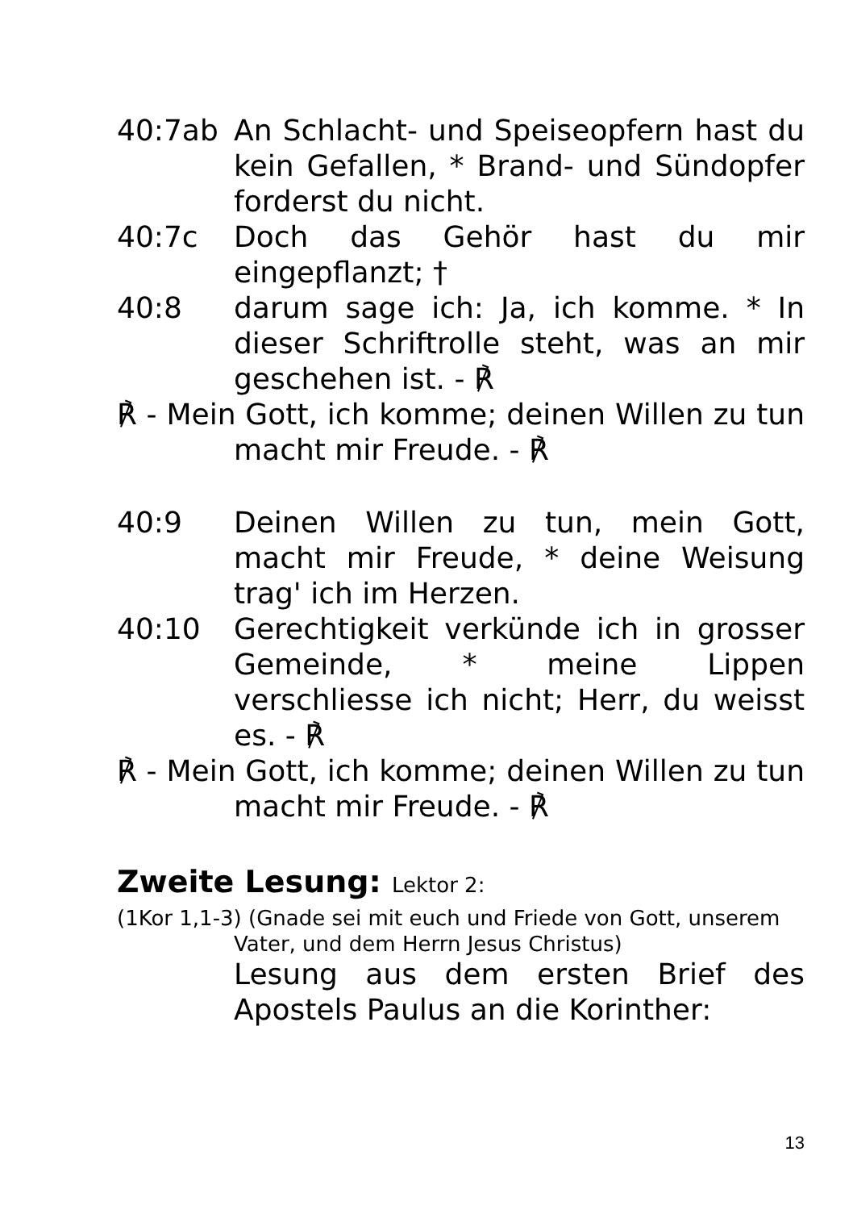40:7ab An Schlacht- und Speiseopfern hast du kein Gefallen, * Brand- und Sündopfer forderst du nicht.
40:7c Doch das Gehör hast du mir eingepflanzt; †
40:8 darum sage ich: Ja, ich komme. * In dieser Schriftrolle steht, was an mir geschehen ist. - ℟
℟ - Mein Gott, ich komme; deinen Willen zu tun macht mir Freude. - ℟
40:9 Deinen Willen zu tun, mein Gott, macht mir Freude, * deine Weisung trag' ich im Herzen.
40:10 Gerechtigkeit verkünde ich in grosser Gemeinde, * meine Lippen verschliesse ich nicht; Herr, du weisst es. - ℟
℟ - Mein Gott, ich komme; deinen Willen zu tun macht mir Freude. - ℟
Zweite Lesung: Lektor 2:
(1Kor 1,1-3) (Gnade sei mit euch und Friede von Gott, unserem Vater, und dem Herrn Jesus Christus)
Lesung aus dem ersten Brief des Apostels Paulus an die Korinther:
13